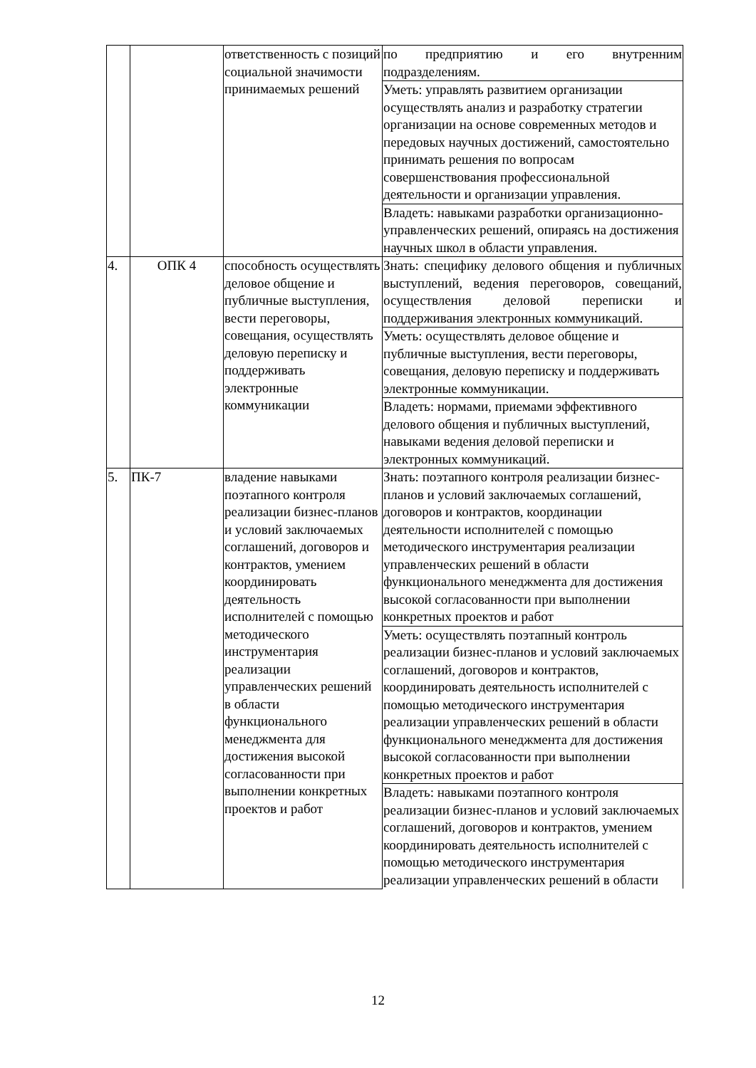| | | ответственность с позиций социальной значимости принимаемых решений | по предприятию и его внутренним подразделениям. |
| | | | Уметь: управлять развитием организации осуществлять анализ и разработку стратегии организации на основе современных методов и передовых научных достижений, самостоятельно принимать решения по вопросам совершенствования профессиональной деятельности и организации управления. |
| | | | Владеть: навыками разработки организационно-управленческих решений, опираясь на достижения научных школ в области управления. |
| 4. | ОПК 4 | способность осуществлять деловое общение и публичные выступления, вести переговоры, совещания, осуществлять деловую переписку и поддерживать электронные коммуникации | Знать: специфику делового общения и публичных выступлений, ведения переговоров, совещаний, осуществления деловой переписки и поддерживания электронных коммуникаций. |
| | | | Уметь: осуществлять деловое общение и публичные выступления, вести переговоры, совещания, деловую переписку и поддерживать электронные коммуникации. |
| | | | Владеть: нормами, приемами эффективного делового общения и публичных выступлений, навыками ведения деловой переписки и электронных коммуникаций. |
| 5. | ПК-7 | владение навыками поэтапного контроля реализации бизнес-планов и условий заключаемых соглашений, договоров и контрактов, умением координировать деятельность исполнителей с помощью методического инструментария реализации управленческих решений в области функционального менеджмента для достижения высокой согласованности при выполнении конкретных проектов и работ | Знать: поэтапного контроля реализации бизнес-планов и условий заключаемых соглашений, договоров и контрактов, координации деятельности исполнителей с помощью методического инструментария реализации управленческих решений в области функционального менеджмента для достижения высокой согласованности при выполнении конкретных проектов и работ |
| | | | Уметь: осуществлять поэтапный контроль реализации бизнес-планов и условий заключаемых соглашений, договоров и контрактов, координировать деятельность исполнителей с помощью методического инструментария реализации управленческих решений в области функционального менеджмента для достижения высокой согласованности при выполнении конкретных проектов и работ |
| | | | Владеть: навыками поэтапного контроля реализации бизнес-планов и условий заключаемых соглашений, договоров и контрактов, умением координировать деятельность исполнителей с помощью методического инструментария реализации управленческих решений в области |
12